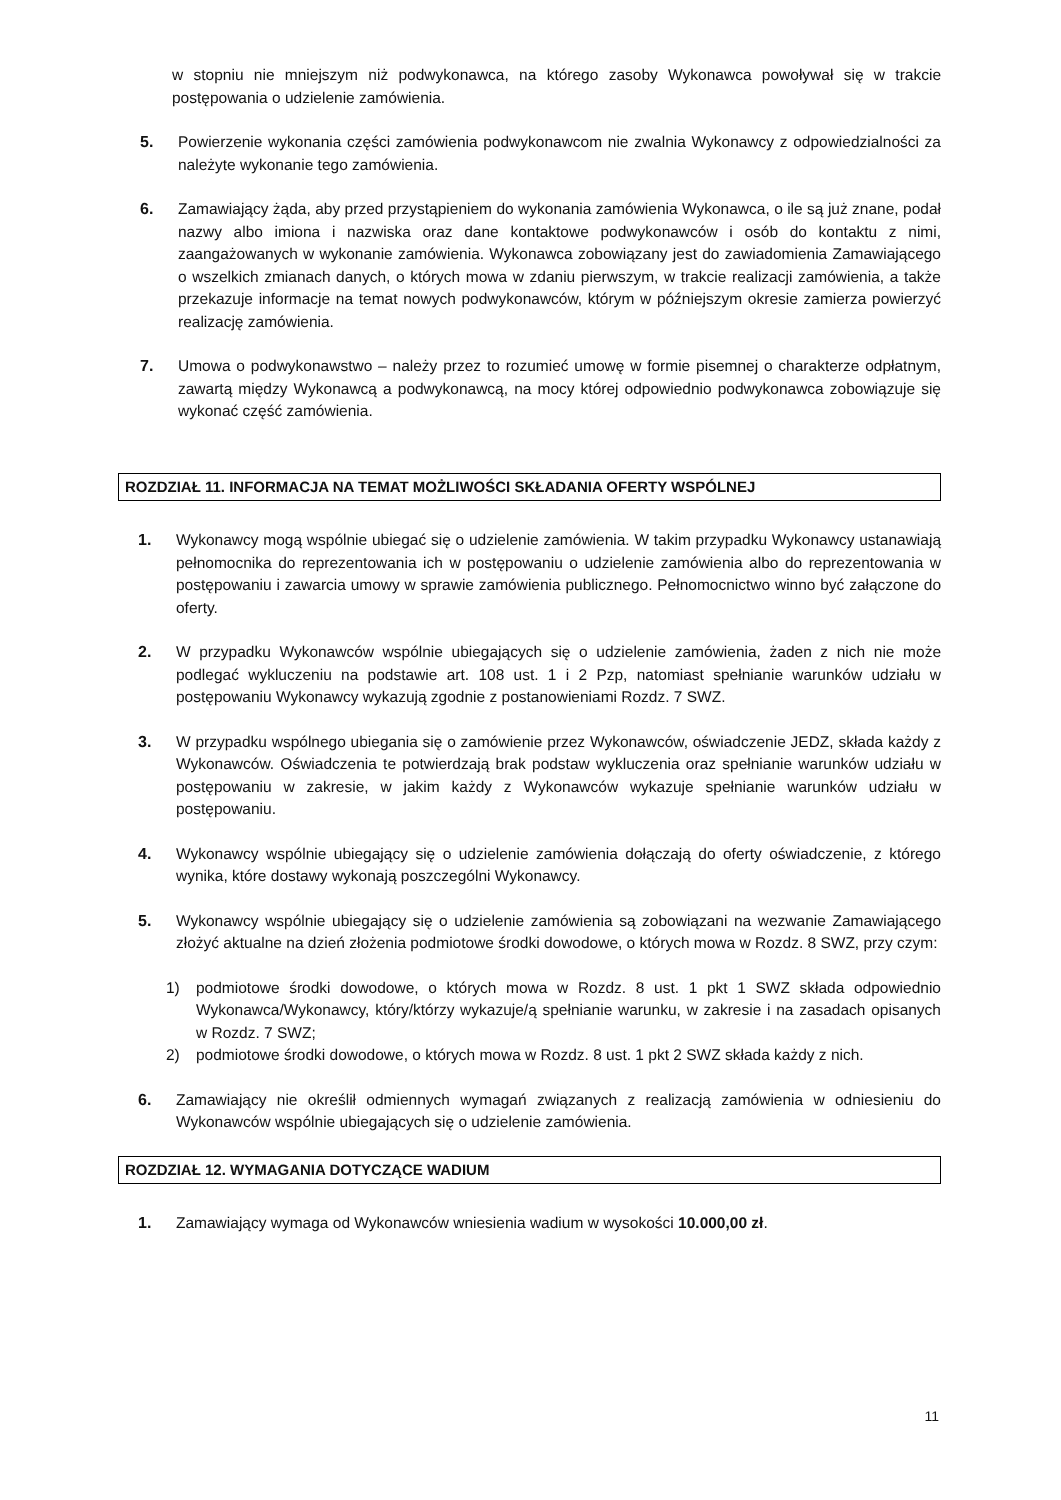w stopniu nie mniejszym niż podwykonawca, na którego zasoby Wykonawca powoływał się w trakcie postępowania o udzielenie zamówienia.
5. Powierzenie wykonania części zamówienia podwykonawcom nie zwalnia Wykonawcy z odpowiedzialności za należyte wykonanie tego zamówienia.
6. Zamawiający żąda, aby przed przystąpieniem do wykonania zamówienia Wykonawca, o ile są już znane, podał nazwy albo imiona i nazwiska oraz dane kontaktowe podwykonawców i osób do kontaktu z nimi, zaangażowanych w wykonanie zamówienia. Wykonawca zobowiązany jest do zawiadomienia Zamawiającego o wszelkich zmianach danych, o których mowa w zdaniu pierwszym, w trakcie realizacji zamówienia, a także przekazuje informacje na temat nowych podwykonawców, którym w późniejszym okresie zamierza powierzyć realizację zamówienia.
7. Umowa o podwykonawstwo – należy przez to rozumieć umowę w formie pisemnej o charakterze odpłatnym, zawartą między Wykonawcą a podwykonawcą, na mocy której odpowiednio podwykonawca zobowiązuje się wykonać część zamówienia.
ROZDZIAŁ 11. INFORMACJA NA TEMAT MOŻLIWOŚCI SKŁADANIA OFERTY WSPÓLNEJ
1. Wykonawcy mogą wspólnie ubiegać się o udzielenie zamówienia. W takim przypadku Wykonawcy ustanawiają pełnomocnika do reprezentowania ich w postępowaniu o udzielenie zamówienia albo do reprezentowania w postępowaniu i zawarcia umowy w sprawie zamówienia publicznego. Pełnomocnictwo winno być załączone do oferty.
2. W przypadku Wykonawców wspólnie ubiegających się o udzielenie zamówienia, żaden z nich nie może podlegać wykluczeniu na podstawie art. 108 ust. 1 i 2 Pzp, natomiast spełnianie warunków udziału w postępowaniu Wykonawcy wykazują zgodnie z postanowieniami Rozdz. 7 SWZ.
3. W przypadku wspólnego ubiegania się o zamówienie przez Wykonawców, oświadczenie JEDZ, składa każdy z Wykonawców. Oświadczenia te potwierdzają brak podstaw wykluczenia oraz spełnianie warunków udziału w postępowaniu w zakresie, w jakim każdy z Wykonawców wykazuje spełnianie warunków udziału w postępowaniu.
4. Wykonawcy wspólnie ubiegający się o udzielenie zamówienia dołączają do oferty oświadczenie, z którego wynika, które dostawy wykonają poszczególni Wykonawcy.
5. Wykonawcy wspólnie ubiegający się o udzielenie zamówienia są zobowiązani na wezwanie Zamawiającego złożyć aktualne na dzień złożenia podmiotowe środki dowodowe, o których mowa w Rozdz. 8 SWZ, przy czym:
1) podmiotowe środki dowodowe, o których mowa w Rozdz. 8 ust. 1 pkt 1 SWZ składa odpowiednio Wykonawca/Wykonawcy, który/którzy wykazuje/ą spełnianie warunku, w zakresie i na zasadach opisanych w Rozdz. 7 SWZ;
2) podmiotowe środki dowodowe, o których mowa w Rozdz. 8 ust. 1 pkt 2 SWZ składa każdy z nich.
6. Zamawiający nie określił odmiennych wymagań związanych z realizacją zamówienia w odniesieniu do Wykonawców wspólnie ubiegających się o udzielenie zamówienia.
ROZDZIAŁ 12. WYMAGANIA DOTYCZĄCE WADIUM
1. Zamawiający wymaga od Wykonawców wniesienia wadium w wysokości 10.000,00 zł.
11